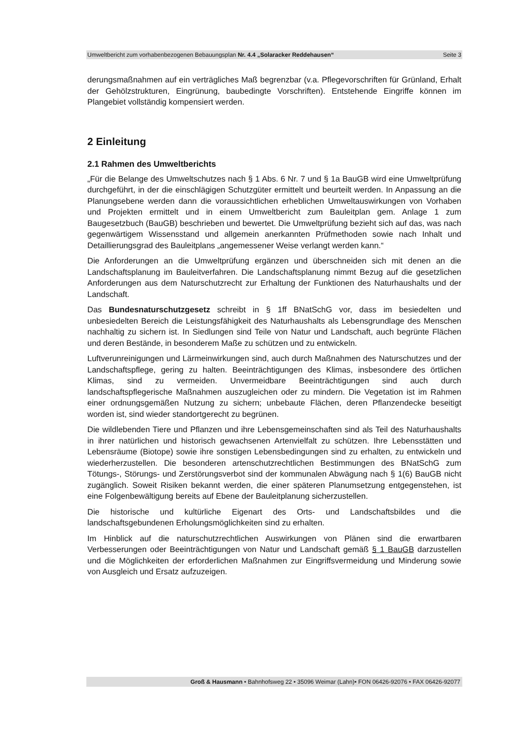Umweltbericht zum vorhabenbezogenen Bebauungsplan Nr. 4.4 „Solaracker Reddehausen“Seite 3
derungsmaßnahmen auf ein verträgliches Maß begrenzbar (v.a. Pflegevorschriften für Grünland, Erhalt der Gehölzstrukturen, Eingrünung, baubedingte Vorschriften). Entstehende Eingriffe können im Plangebiet vollständig kompensiert werden.
2 Einleitung
2.1 Rahmen des Umweltberichts
„Für die Belange des Umweltschutzes nach § 1 Abs. 6 Nr. 7 und § 1a BauGB wird eine Umweltprüfung durchgeführt, in der die einschlägigen Schutzgüter ermittelt und beurteilt werden. In Anpassung an die Planungsebene werden dann die voraussichtlichen erheblichen Umweltauswirkungen von Vorhaben und Projekten ermittelt und in einem Umweltbericht zum Bauleitplan gem. Anlage 1 zum Baugesetzbuch (BauGB) beschrieben und bewertet. Die Umweltprüfung bezieht sich auf das, was nach gegenwärtigem Wissensstand und allgemein anerkannten Prüfmethoden sowie nach Inhalt und Detaillierungsgrad des Bauleitplans „angemessener Weise verlangt werden kann.“
Die Anforderungen an die Umweltprüfung ergänzen und überschneiden sich mit denen an die Landschaftsplanung im Bauleitverfahren. Die Landschaftsplanung nimmt Bezug auf die gesetzlichen Anforderungen aus dem Naturschutzrecht zur Erhaltung der Funktionen des Naturhaushalts und der Landschaft.
Das Bundesnaturschutzgesetz schreibt in § 1ff BNatSchG vor, dass im besiedelten und unbesiedelten Bereich die Leistungsfähigkeit des Naturhaushalts als Lebensgrundlage des Menschen nachhaltig zu sichern ist. In Siedlungen sind Teile von Natur und Landschaft, auch begrünte Flächen und deren Bestände, in besonderem Maße zu schützen und zu entwickeln.
Luftverunreinigungen und Lärmeinwirkungen sind, auch durch Maßnahmen des Naturschutzes und der Landschaftspflege, gering zu halten. Beeinträchtigungen des Klimas, insbesondere des örtlichen Klimas, sind zu vermeiden. Unvermeidbare Beeinträchtigungen sind auch durch landschaftspflegerische Maßnahmen auszugleichen oder zu mindern. Die Vegetation ist im Rahmen einer ordnungsgemäßen Nutzung zu sichern; unbebaute Flächen, deren Pflanzendecke beseitigt worden ist, sind wieder standortgerecht zu begrünen.
Die wildlebenden Tiere und Pflanzen und ihre Lebensgemeinschaften sind als Teil des Naturhaushalts in ihrer natürlichen und historisch gewachsenen Artenvielfalt zu schützen. Ihre Lebensstätten und Lebensräume (Biotope) sowie ihre sonstigen Lebensbedingungen sind zu erhalten, zu entwickeln und wiederherzustellen. Die besonderen artenschutzrechtlichen Bestimmungen des BNatSchG zum Tötungs-, Störungs- und Zerstörungsverbot sind der kommunalen Abwägung nach § 1(6) BauGB nicht zugänglich. Soweit Risiken bekannt werden, die einer späteren Planumsetzung entgegenstehen, ist eine Folgenbewältigung bereits auf Ebene der Bauleitplanung sicherzustellen.
Die historische und kultürliche Eigenart des Orts- und Landschaftsbildes und die landschaftsgebundenen Erholungsmöglichkeiten sind zu erhalten.
Im Hinblick auf die naturschutzrechtlichen Auswirkungen von Plänen sind die erwartbaren Verbesserungen oder Beeinträchtigungen von Natur und Landschaft gemäß § 1 BauGB darzustellen und die Möglichkeiten der erforderlichen Maßnahmen zur Eingriffsvermeidung und Minderung sowie von Ausgleich und Ersatz aufzuzeigen.
Groß & Hausmann • Bahnhofsweg 22 • 35096 Weimar (Lahn)• FON 06426-92076 • FAX 06426-92077